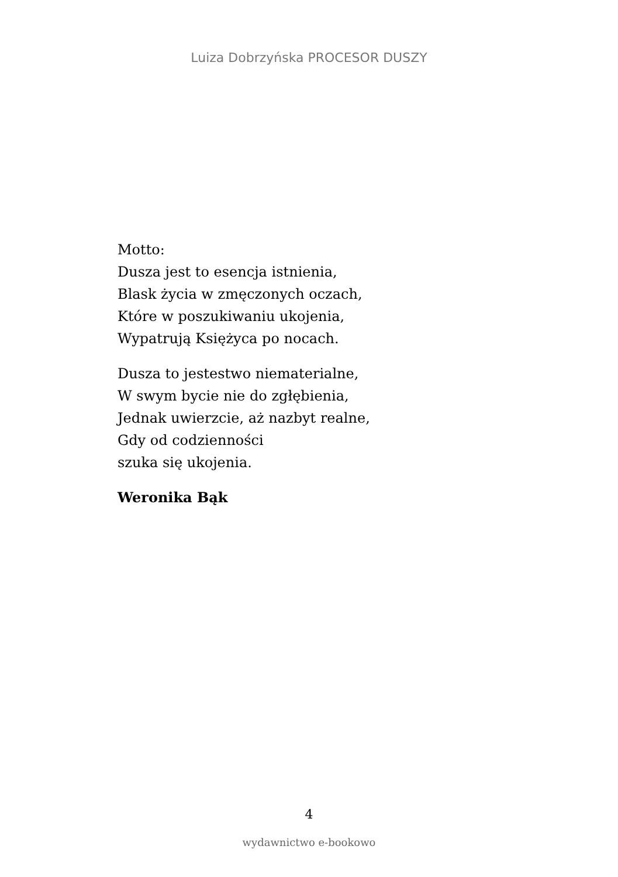Luiza Dobrzyńska PROCESOR DUSZY
Motto:
Dusza jest to esencja istnienia,
Blask życia w zmęczonych oczach,
Które w poszukiwaniu ukojenia,
Wypatrują Księżyca po nocach.
Dusza to jestestwo niematerialne,
W swym bycie nie do zgłębienia,
Jednak uwierzcie, aż nazbyt realne,
Gdy od codzienności
szuka się ukojenia.
Weronika Bąk
4
wydawnictwo e-bookowo